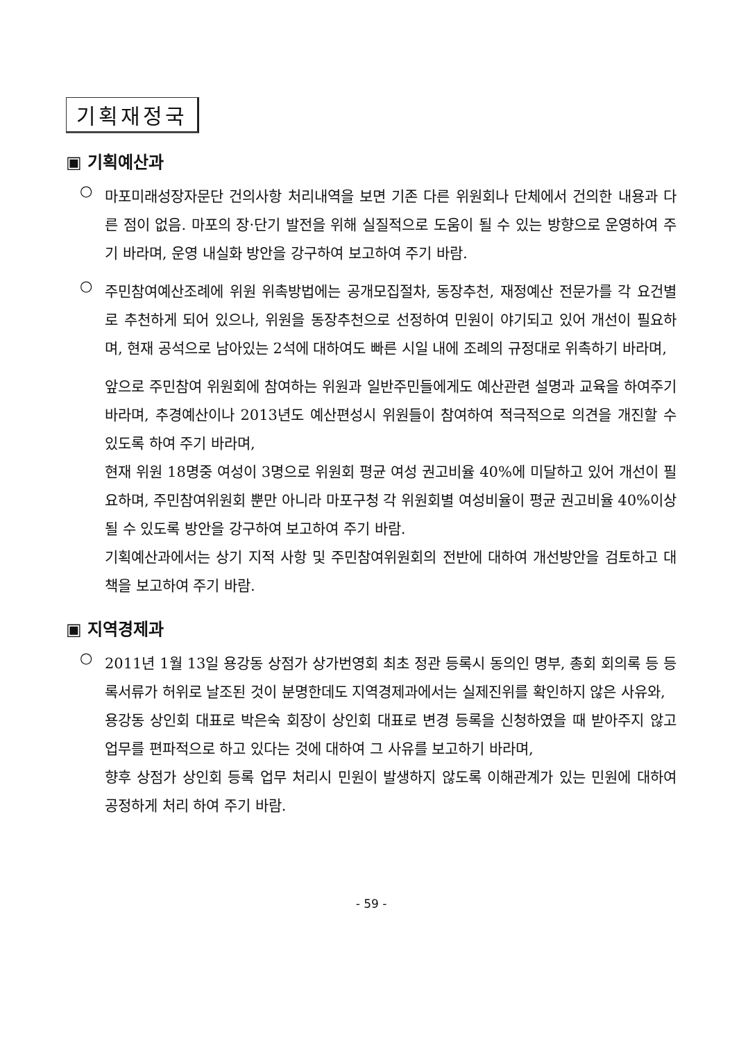기획재정국
▣ 기획예산과
○
마포미래성장자문단 건의사항 처리내역을 보면 기존 다른 위원회나 단체에서 건의한 내용과 다른 점이 없음. 마포의 장·단기 발전을 위해 실질적으로 도움이 될 수 있는 방향으로 운영하여 주기 바라며, 운영 내실화 방안을 강구하여 보고하여 주기 바람.
○
주민참여예산조례에 위원 위촉방법에는 공개모집절차, 동장추천, 재정예산 전문가를 각 요건별로 추천하게 되어 있으나, 위원을 동장추천으로 선정하여 민원이 야기되고 있어 개선이 필요하며, 현재 공석으로 남아있는 2석에 대하여도 빠른 시일 내에 조례의 규정대로 위촉하기 바라며,
앞으로 주민참여 위원회에 참여하는 위원과 일반주민들에게도 예산관련 설명과 교육을 하여주기 바라며, 추경예산이나 2013년도 예산편성시 위원들이 참여하여 적극적으로 의견을 개진할 수 있도록 하여 주기 바라며,
현재 위원 18명중 여성이 3명으로 위원회 평균 여성 권고비율 40%에 미달하고 있어 개선이 필요하며, 주민참여위원회 뿐만 아니라 마포구청 각 위원회별 여성비율이 평균 권고비율 40%이상 될 수 있도록 방안을 강구하여 보고하여 주기 바람.
기획예산과에서는 상기 지적 사항 및 주민참여위원회의 전반에 대하여 개선방안을 검토하고 대책을 보고하여 주기 바람.
▣ 지역경제과
○
2011년 1월 13일 용강동 상점가 상가번영회 최초 정관 등록시 동의인 명부, 총회 회의록 등 등록서류가 허위로 날조된 것이 분명한데도 지역경제과에서는 실제진위를 확인하지 않은 사유와,
용강동 상인회 대표로 박은숙 회장이 상인회 대표로 변경 등록을 신청하였을 때 받아주지 않고 업무를 편파적으로 하고 있다는 것에 대하여 그 사유를 보고하기 바라며,
향후 상점가 상인회 등록 업무 처리시 민원이 발생하지 않도록 이해관계가 있는 민원에 대하여 공정하게 처리 하여 주기 바람.
- 59 -